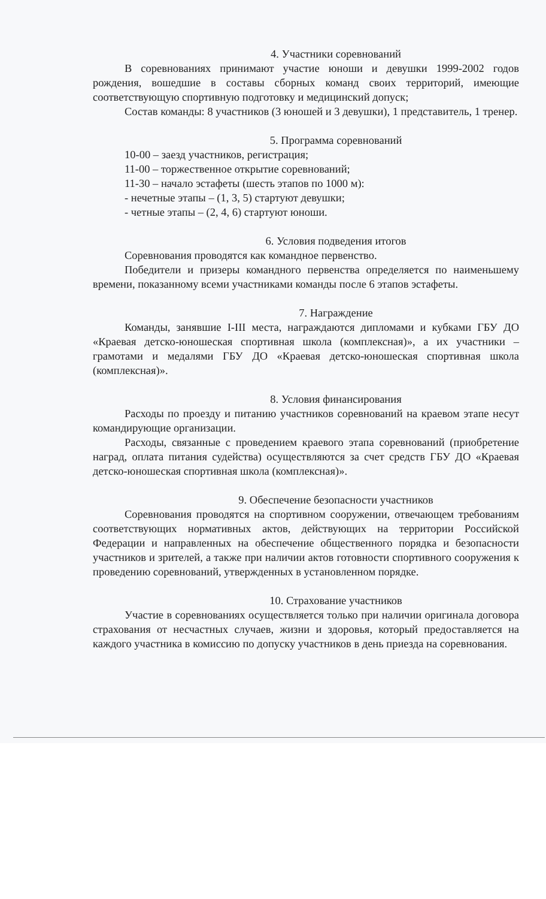4. Участники соревнований
В соревнованиях принимают участие юноши и девушки 1999-2002 годов рождения, вошедшие в составы сборных команд своих территорий, имеющие соответствующую спортивную подготовку и медицинский допуск;
Состав команды: 8 участников (3 юношей и 3 девушки), 1 представитель, 1 тренер.
5. Программа соревнований
10-00 – заезд участников, регистрация;
11-00 – торжественное открытие соревнований;
11-30 – начало эстафеты (шесть этапов по 1000 м):
- нечетные этапы – (1, 3, 5) стартуют девушки;
- четные этапы – (2, 4, 6) стартуют юноши.
6. Условия подведения итогов
Соревнования проводятся как командное первенство.
Победители и призеры командного первенства определяется по наименьшему времени, показанному всеми участниками команды после 6 этапов эстафеты.
7. Награждение
Команды, занявшие I-III места, награждаются дипломами и кубками ГБУ ДО «Краевая детско-юношеская спортивная школа (комплексная)», а их участники – грамотами и медалями ГБУ ДО «Краевая детско-юношеская спортивная школа (комплексная)».
8. Условия финансирования
Расходы по проезду и питанию участников соревнований на краевом этапе несут командирующие организации.
Расходы, связанные с проведением краевого этапа соревнований (приобретение наград, оплата питания судейства) осуществляются за счет средств ГБУ ДО «Краевая детско-юношеская спортивная школа (комплексная)».
9. Обеспечение безопасности участников
Соревнования проводятся на спортивном сооружении, отвечающем требованиям соответствующих нормативных актов, действующих на территории Российской Федерации и направленных на обеспечение общественного порядка и безопасности участников и зрителей, а также при наличии актов готовности спортивного сооружения к проведению соревнований, утвержденных в установленном порядке.
10. Страхование участников
Участие в соревнованиях осуществляется только при наличии оригинала договора страхования от несчастных случаев, жизни и здоровья, который предоставляется на каждого участника в комиссию по допуску участников в день приезда на соревнования.